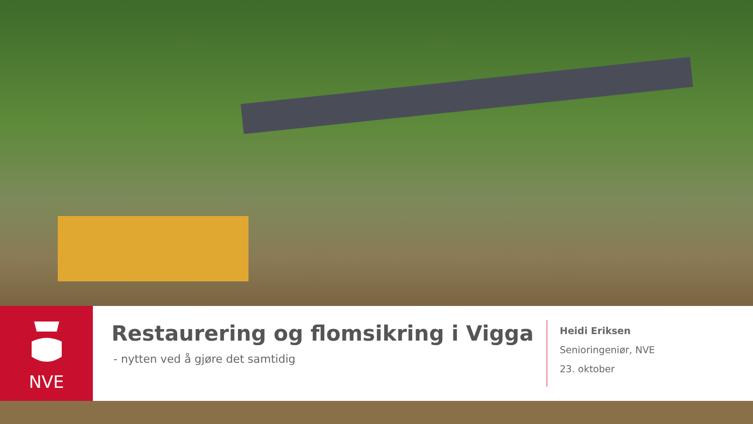NVE
Restaurering og flomsikring i Vigga
- nytten ved å gjøre det samtidig
Heidi Eriksen
Senioringeniør, NVE
23. oktober